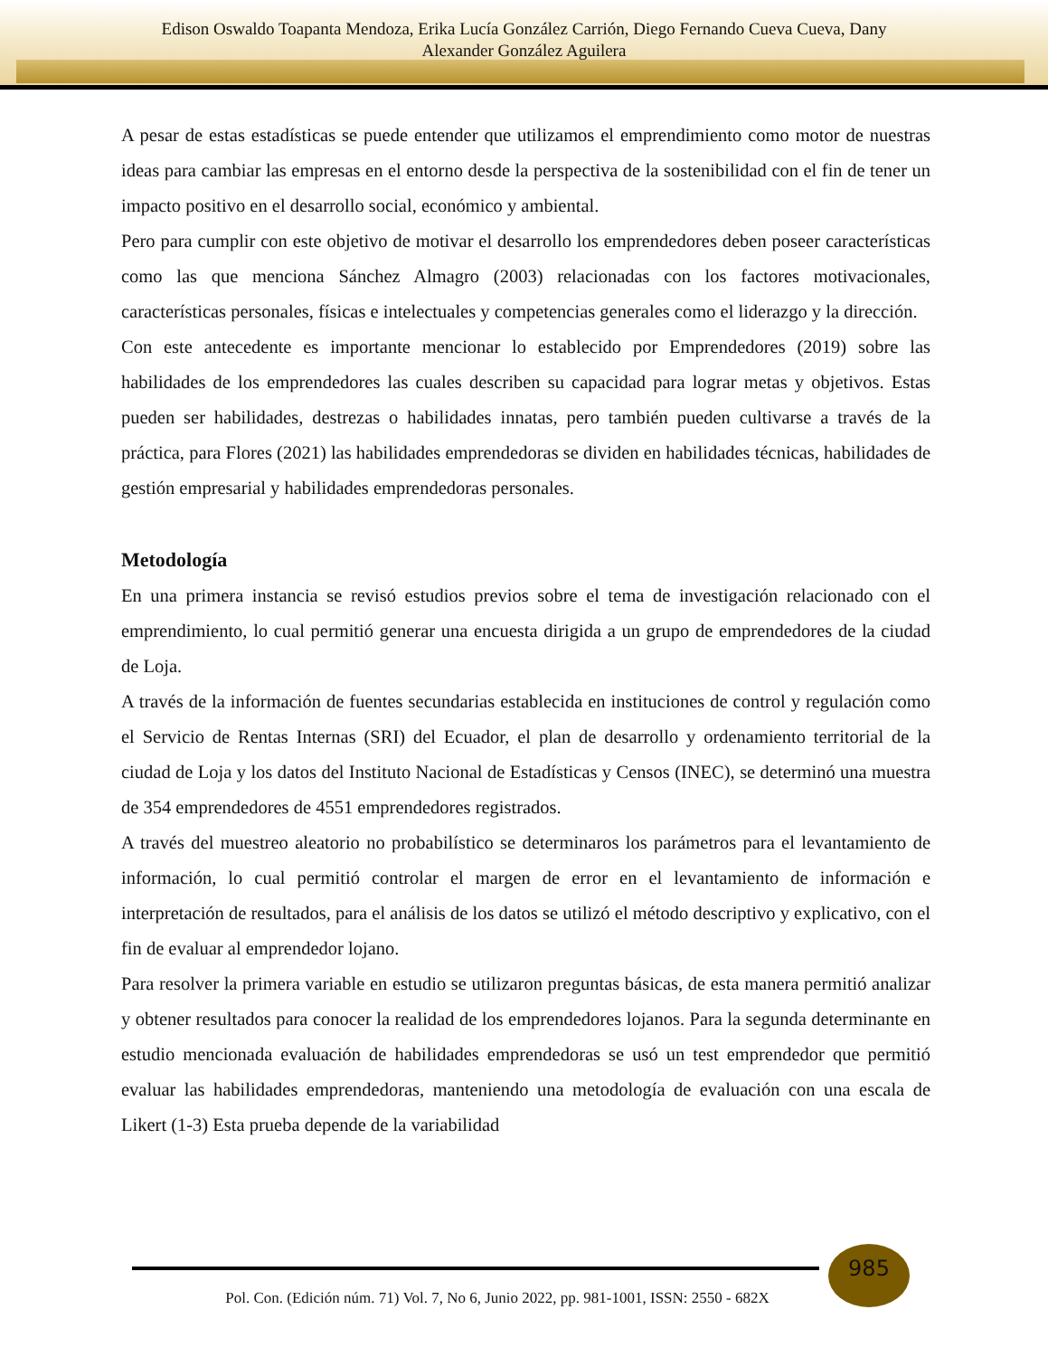Edison Oswaldo Toapanta Mendoza, Erika Lucía González Carrión, Diego Fernando Cueva Cueva, Dany
Alexander González Aguilera
A pesar de estas estadísticas se puede entender que utilizamos el emprendimiento como motor de nuestras ideas para cambiar las empresas en el entorno desde la perspectiva de la sostenibilidad con el fin de tener un impacto positivo en el desarrollo social, económico y ambiental.
Pero para cumplir con este objetivo de motivar el desarrollo los emprendedores deben poseer características como las que menciona Sánchez Almagro (2003) relacionadas con los factores motivacionales, características personales, físicas e intelectuales y competencias generales como el liderazgo y la dirección.
Con este antecedente es importante mencionar lo establecido por Emprendedores (2019) sobre las habilidades de los emprendedores las cuales describen su capacidad para lograr metas y objetivos. Estas pueden ser habilidades, destrezas o habilidades innatas, pero también pueden cultivarse a través de la práctica, para Flores (2021) las habilidades emprendedoras se dividen en habilidades técnicas, habilidades de gestión empresarial y habilidades emprendedoras personales.
Metodología
En una primera instancia se revisó estudios previos sobre el tema de investigación relacionado con el emprendimiento, lo cual permitió generar una encuesta dirigida a un grupo de emprendedores de la ciudad de Loja.
A través de la información de fuentes secundarias establecida en instituciones de control y regulación como el Servicio de Rentas Internas (SRI) del Ecuador, el plan de desarrollo y ordenamiento territorial de la ciudad de Loja y los datos del Instituto Nacional de Estadísticas y Censos (INEC), se determinó una muestra de 354 emprendedores de 4551 emprendedores registrados.
A través del muestreo aleatorio no probabilístico se determinaros los parámetros para el levantamiento de información, lo cual permitió controlar el margen de error en el levantamiento de información e interpretación de resultados, para el análisis de los datos se utilizó el método descriptivo y explicativo, con el fin de evaluar al emprendedor lojano.
Para resolver la primera variable en estudio se utilizaron preguntas básicas, de esta manera permitió analizar y obtener resultados para conocer la realidad de los emprendedores lojanos. Para la segunda determinante en estudio mencionada evaluación de habilidades emprendedoras se usó un test emprendedor que permitió evaluar las habilidades emprendedoras, manteniendo una metodología de evaluación con una escala de Likert (1-3) Esta prueba depende de la variabilidad
985
Pol. Con. (Edición núm. 71) Vol. 7, No 6, Junio 2022, pp. 981-1001, ISSN: 2550 - 682X